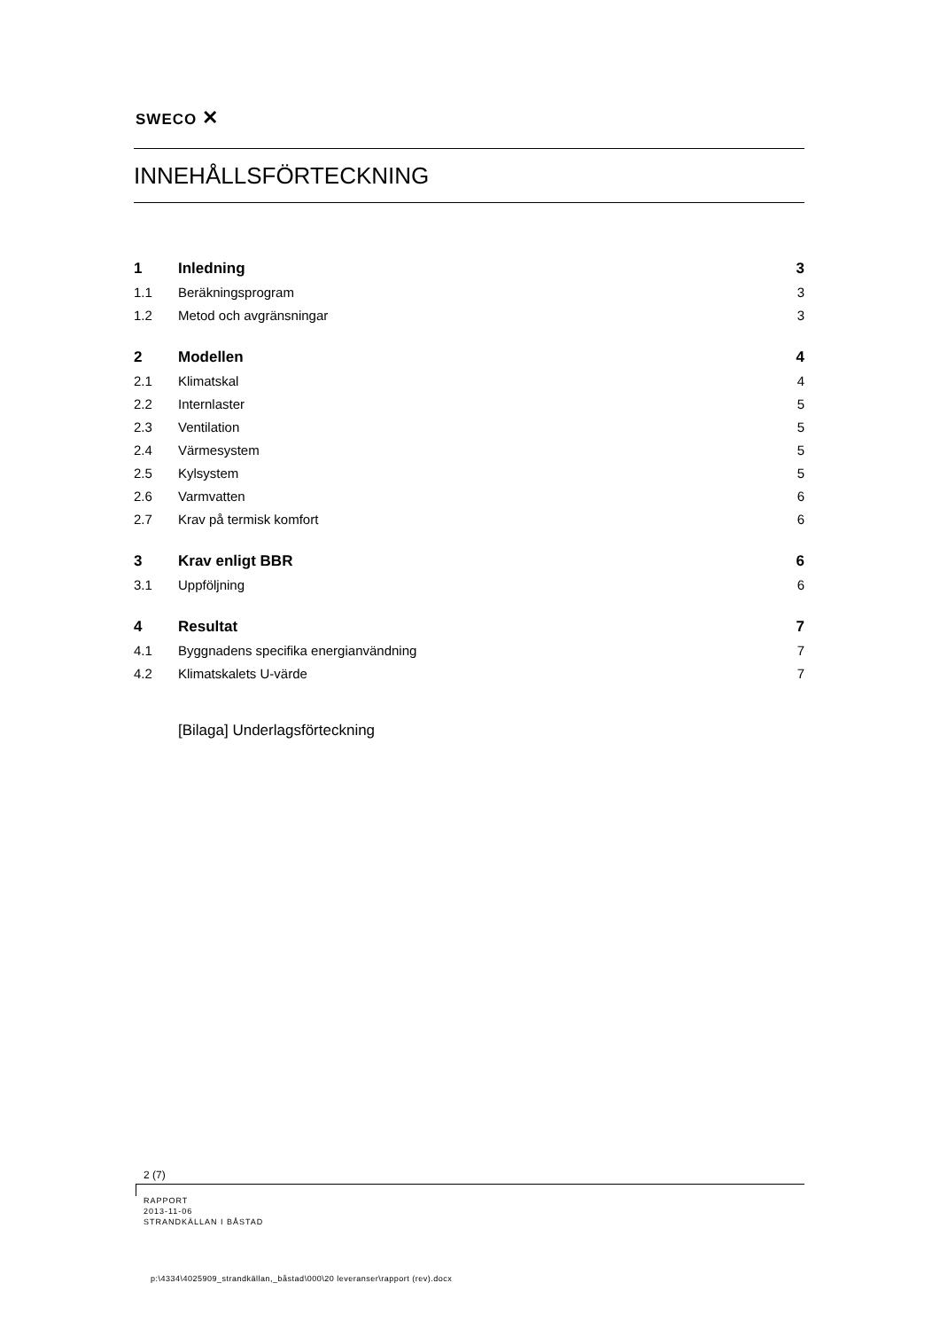SWECO ✕
INNEHÅLLSFÖRTECKNING
1 Inledning 3
1.1 Beräkningsprogram 3
1.2 Metod och avgränsningar 3
2 Modellen 4
2.1 Klimatskal 4
2.2 Internlaster 5
2.3 Ventilation 5
2.4 Värmesystem 5
2.5 Kylsystem 5
2.6 Varmvatten 6
2.7 Krav på termisk komfort 6
3 Krav enligt BBR 6
3.1 Uppföljning 6
4 Resultat 7
4.1 Byggnadens specifika energianvändning 7
4.2 Klimatskalets U-värde 7
[Bilaga] Underlagsförteckning
2 (7)
RAPPORT
2013-11-06
STRANDKÄLLAN I BÅSTAD
p:\4334\4025909_strandkällan,_båstad\000\20 leveranser\rapport (rev).docx